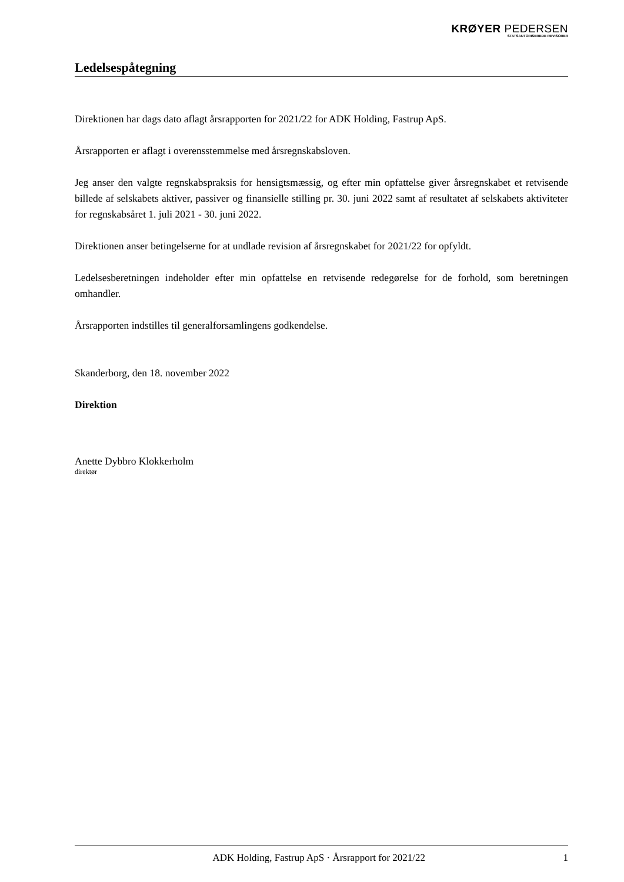KRØYER PEDERSEN
STATSAUTORISEREDE REVISORER
Ledelsespåtegning
Direktionen har dags dato aflagt årsrapporten for 2021/22 for ADK Holding, Fastrup ApS.
Årsrapporten er aflagt i overensstemmelse med årsregnskabsloven.
Jeg anser den valgte regnskabspraksis for hensigtsmæssig, og efter min opfattelse giver årsregnskabet et retvisende billede af selskabets aktiver, passiver og finansielle stilling pr. 30. juni 2022 samt af resultatet af selskabets aktiviteter for regnskabsåret 1. juli 2021 - 30. juni 2022.
Direktionen anser betingelserne for at undlade revision af årsregnskabet for 2021/22 for opfyldt.
Ledelsesberetningen indeholder efter min opfattelse en retvisende redegørelse for de forhold, som beretningen omhandler.
Årsrapporten indstilles til generalforsamlingens godkendelse.
Skanderborg, den 18. november 2022
Direktion
Anette Dybbro Klokkerholm
direktør
ADK Holding, Fastrup ApS · Årsrapport for 2021/22 1